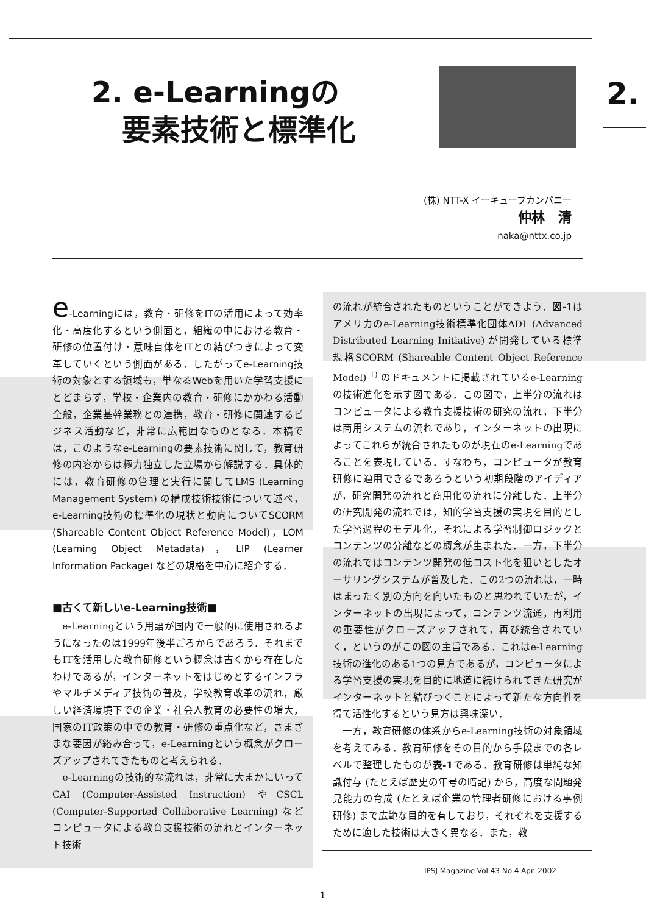2. e-Learningの
要素技術と標準化
2.
(株) NTT-X イーキューブカンパニー
仲林　清
naka@nttx.co.jp
e-Learningには，教育・研修をITの活用によって効率化・高度化するという側面と，組織の中における教育・研修の位置付け・意味自体をITとの結びつきによって変革していくという側面がある．したがってe-Learning技術の対象とする領域も，単なるWebを用いた学習支援にとどまらず，学校・企業内の教育・研修にかかわる活動全般，企業基幹業務との連携，教育・研修に関連するビジネス活動など，非常に広範囲なものとなる．本稿では，このようなe-Learningの要素技術に関して，教育研修の内容からは極力独立した立場から解説する．具体的には，教育研修の管理と実行に関してLMS (Learning Management System) の構成技術技術について述べ，e-Learning技術の標準化の現状と動向についてSCORM (Shareable Content Object Reference Model)，LOM (Learning Object Metadata)，LIP (Learner Information Package) などの規格を中心に紹介する．
■古くて新しいe-Learning技術■
　e-Learningという用語が国内で一般的に使用されるようになったのは1999年後半ごろからであろう．それまでもITを活用した教育研修という概念は古くから存在したわけであるが，インターネットをはじめとするインフラやマルチメディア技術の普及，学校教育改革の流れ，厳しい経済環境下での企業・社会人教育の必要性の増大，国家のIT政策の中での教育・研修の重点化など，さまざまな要因が絡み合って，e-Learningという概念がクローズアップされてきたものと考えられる．
　e-Learningの技術的な流れは，非常に大まかにいってCAI (Computer-Assisted Instruction) やCSCL (Computer-Supported Collaborative Learning) などコンピュータによる教育支援技術の流れとインターネット技術
の流れが統合されたものということができよう．図-1はアメリカのe-Learning技術標準化団体ADL (Advanced Distributed Learning Initiative) が開発している標準規格SCORM (Shareable Content Object Reference Model) <sup>1)</sup> のドキュメントに掲載されているe-Learningの技術進化を示す図である．この図で，上半分の流れはコンピュータによる教育支援技術の研究の流れ，下半分は商用システムの流れであり，インターネットの出現によってこれらが統合されたものが現在のe-Learningであることを表現している．すなわち，コンピュータが教育研修に適用できるであろうという初期段階のアイディアが，研究開発の流れと商用化の流れに分離した．上半分の研究開発の流れでは，知的学習支援の実現を目的とした学習過程のモデル化，それによる学習制御ロジックとコンテンツの分離などの概念が生まれた．一方，下半分の流れではコンテンツ開発の低コスト化を狙いとしたオーサリングシステムが普及した．この2つの流れは，一時はまったく別の方向を向いたものと思われていたが，インターネットの出現によって，コンテンツ流通，再利用の重要性がクローズアップされて，再び統合されていく，というのがこの図の主旨である．これはe-Learning技術の進化のある1つの見方であるが，コンピュータによる学習支援の実現を目的に地道に続けられてきた研究がインターネットと結びつくことによって新たな方向性を得て活性化するという見方は興味深い．
　一方，教育研修の体系からe-Learning技術の対象領域を考えてみる．教育研修をその目的から手段までの各レベルで整理したものが表-1である．教育研修は単純な知識付与 (たとえば歴史の年号の暗記) から，高度な問題発見能力の育成 (たとえば企業の管理者研修における事例研修) まで広範な目的を有しており，それぞれを支援するために適した技術は大きく異なる．また，教
IPSJ Magazine Vol.43 No.4 Apr. 2002
1